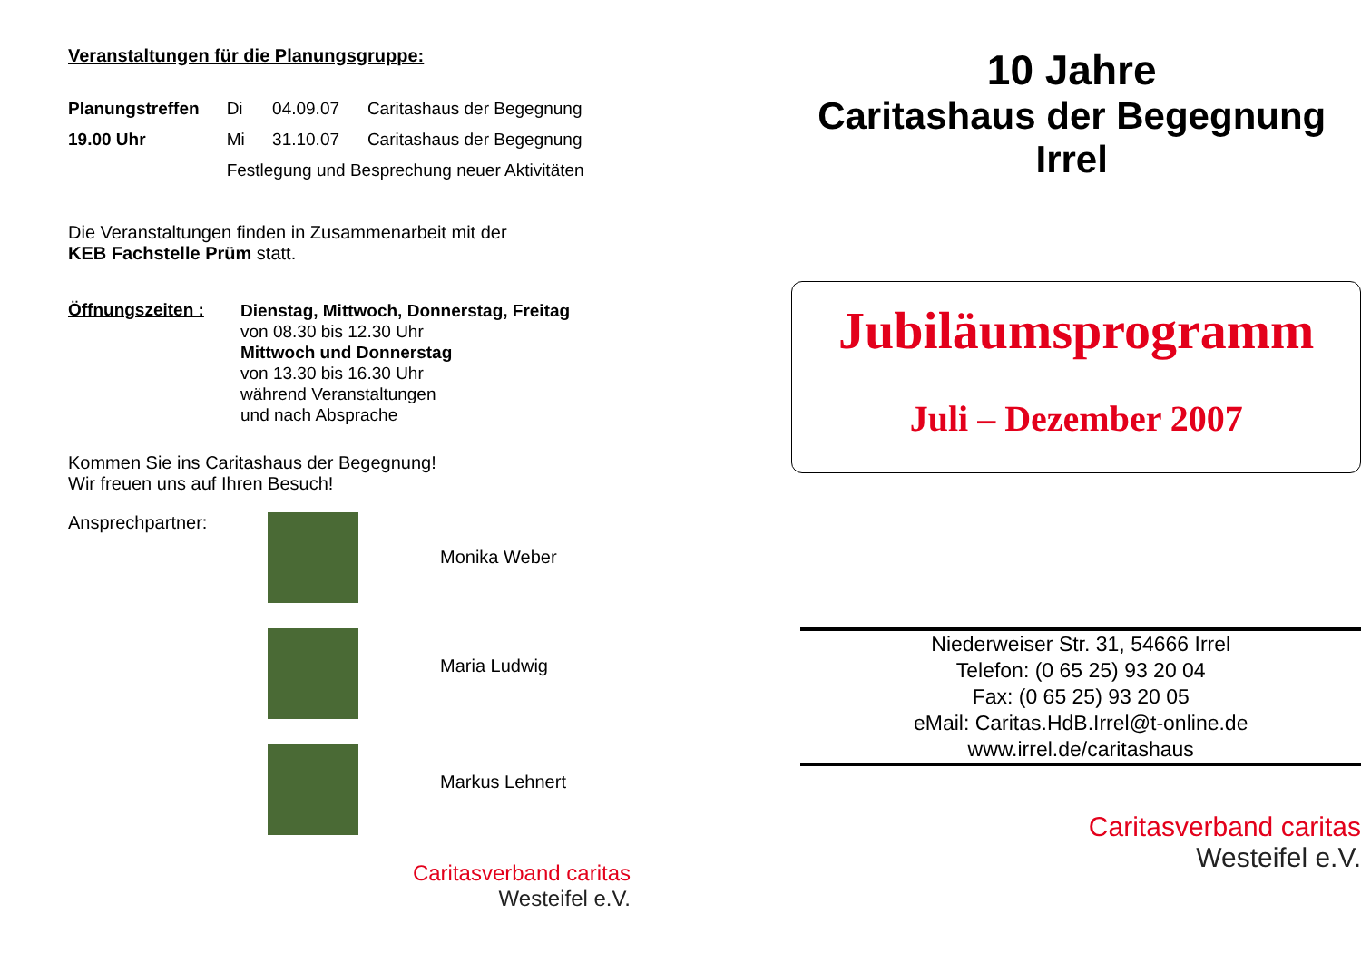Veranstaltungen für die Planungsgruppe:
| Planungstreffen | Di | 04.09.07 | Caritashaus der Begegnung |
| 19.00 Uhr | Mi | 31.10.07 | Caritashaus der Begegnung |
| | Festlegung und Besprechung neuer Aktivitäten | | |
Die Veranstaltungen finden in Zusammenarbeit mit der
KEB Fachstelle Prüm statt.
Öffnungszeiten :
Dienstag, Mittwoch, Donnerstag, Freitag
von 08.30 bis 12.30 Uhr
Mittwoch und Donnerstag
von 13.30 bis 16.30 Uhr
während Veranstaltungen
und nach Absprache
Kommen Sie ins Caritashaus der Begegnung!
Wir freuen uns auf Ihren Besuch!
Ansprechpartner:
Monika Weber
Maria Ludwig
Markus Lehnert
Caritasverband caritas
Westeifel e.V.
10 Jahre
Caritashaus der Begegnung
Irrel
Jubiläumsprogramm
Juli – Dezember 2007
Niederweiser Str. 31, 54666 Irrel
Telefon: (0 65 25) 93 20 04
Fax: (0 65 25) 93 20 05
eMail: Caritas.HdB.Irrel@t-online.de
www.irrel.de/caritashaus
Caritasverband caritas
Westeifel e.V.